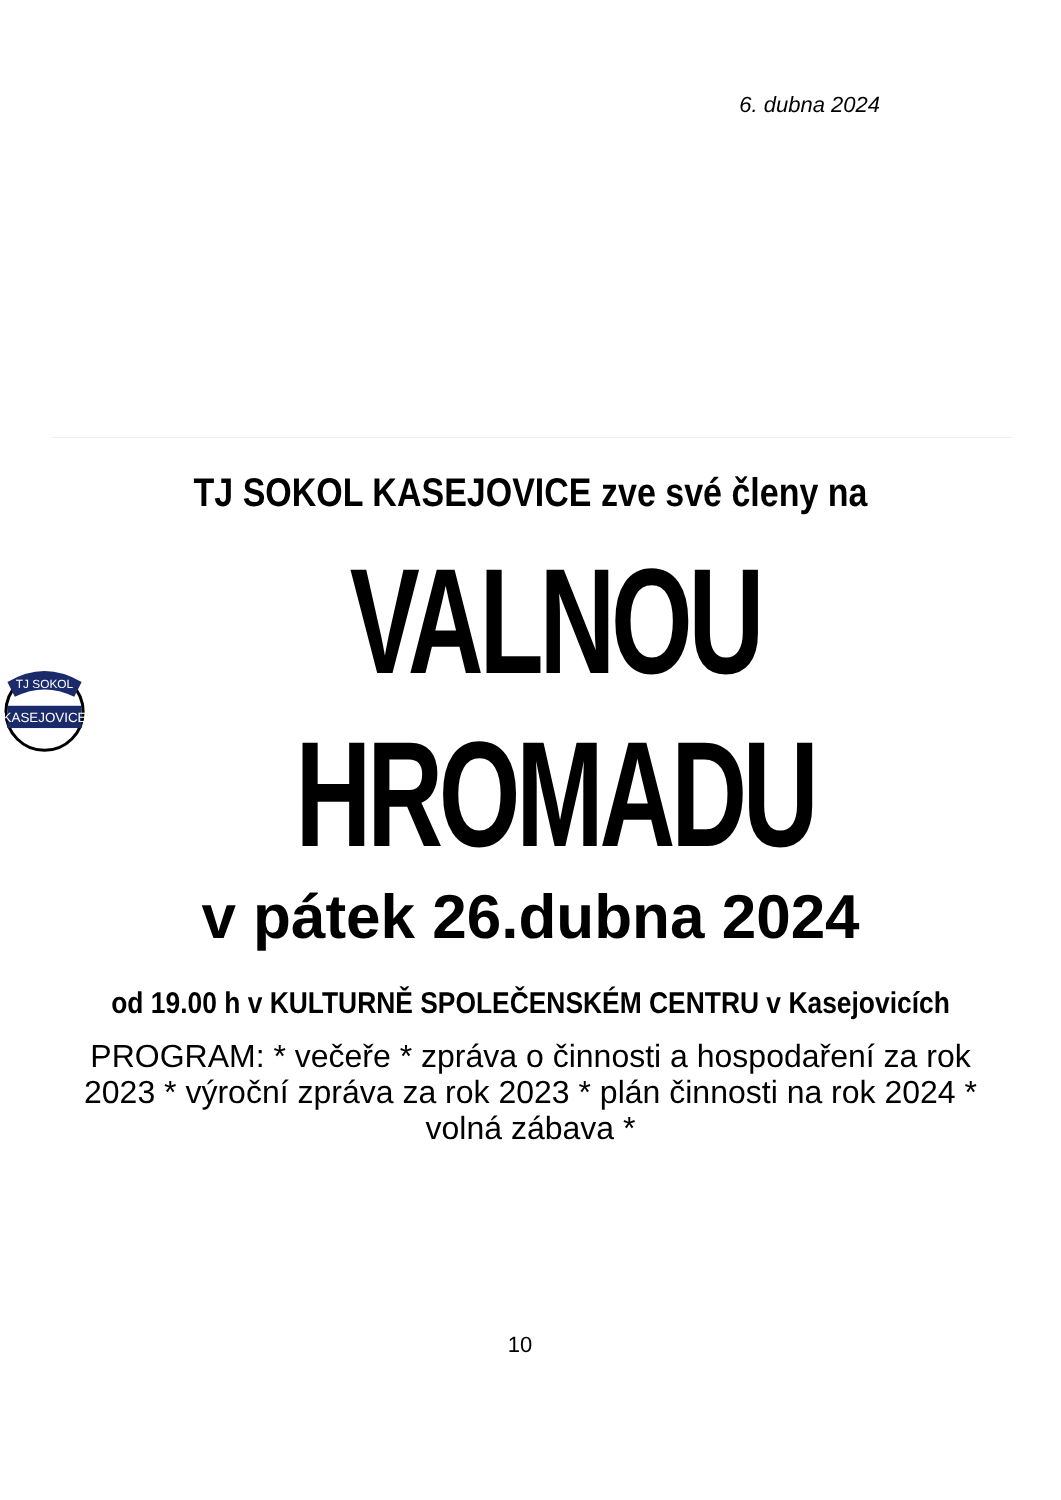6. dubna 2024
TJ SOKOL KASEJOVICE zve své členy na
TJ SOKOL
KASEJOVICE
VALNOU HROMADU
v pátek 26.dubna 2024
od 19.00 h v KULTURNĚ SPOLEČENSKÉM CENTRU v Kasejovicích
PROGRAM: * večeře * zpráva o činnosti a hospodaření za rok 2023 * výroční zpráva za rok 2023 * plán činnosti na rok 2024 * volná zábava *
10